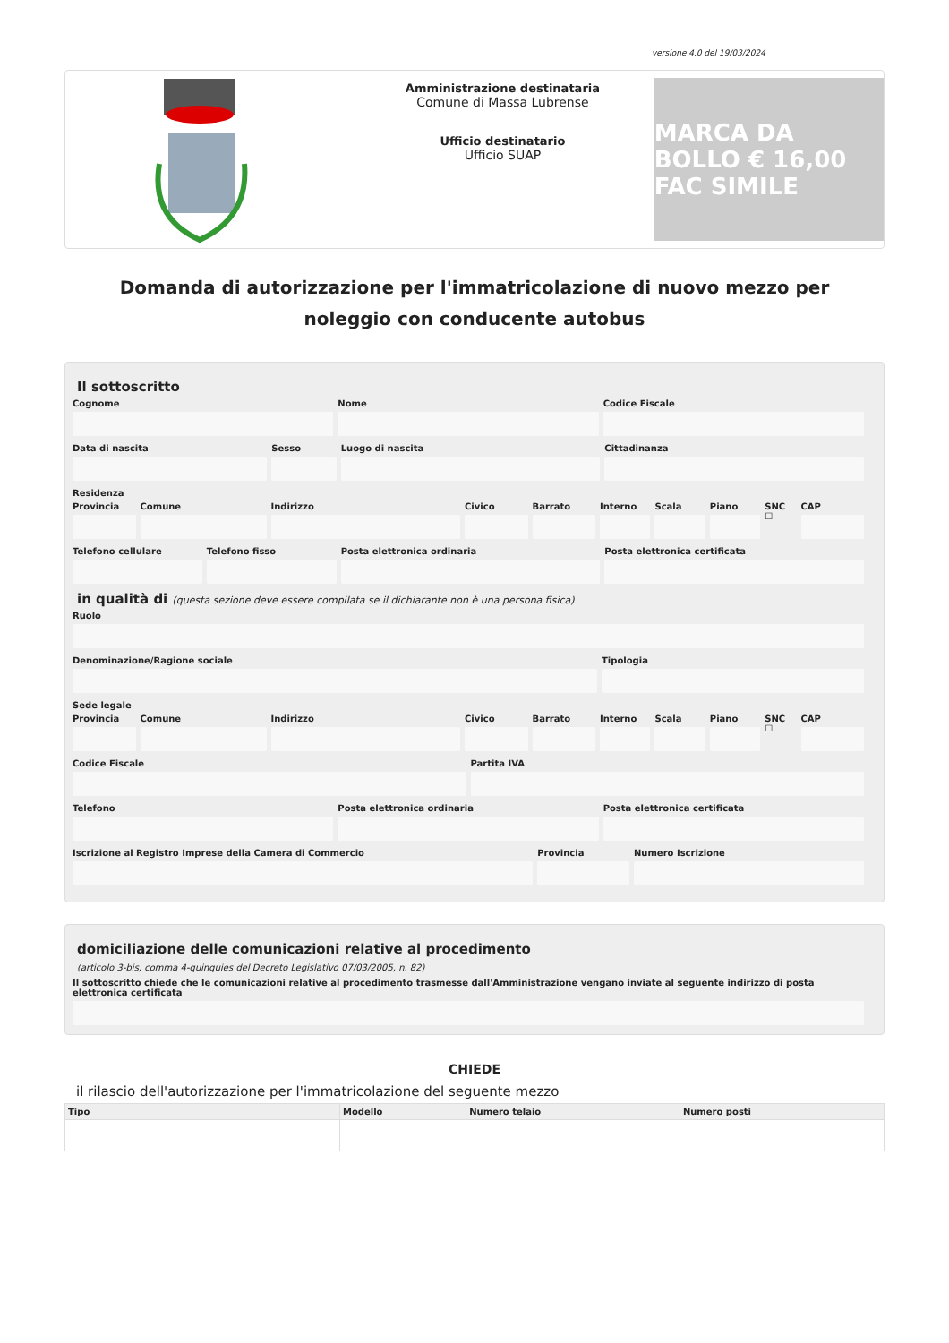versione 4.0 del 19/03/2024
Amministrazione destinataria
Comune di Massa Lubrense
Ufficio destinatario
Ufficio SUAP
MARCA DA BOLLO € 16,00 FAC SIMILE
Domanda di autorizzazione per l'immatricolazione di nuovo mezzo per noleggio con conducente autobus
Il sottoscritto
Cognome Nome Codice Fiscale
Data di nascita Sesso Luogo di nascita Cittadinanza
Residenza
Provincia Comune Indirizzo Civico Barrato Interno Scala Piano SNC ☐ CAP
Telefono cellulare Telefono fisso Posta elettronica ordinaria Posta elettronica certificata
in qualità di (questa sezione deve essere compilata se il dichiarante non è una persona fisica)
Ruolo
Denominazione/Ragione sociale Tipologia
Sede legale
Provincia Comune Indirizzo Civico Barrato Interno Scala Piano SNC ☐ CAP
Codice Fiscale Partita IVA
Telefono Posta elettronica ordinaria Posta elettronica certificata
Iscrizione al Registro Imprese della Camera di Commercio
Provincia Numero Iscrizione
domiciliazione delle comunicazioni relative al procedimento
(articolo 3-bis, comma 4-quinquies del Decreto Legislativo 07/03/2005, n. 82)
Il sottoscritto chiede che le comunicazioni relative al procedimento trasmesse dall'Amministrazione vengano inviate al seguente indirizzo di posta elettronica certificata
CHIEDE
il rilascio dell'autorizzazione per l'immatricolazione del seguente mezzo
| Tipo | Modello | Numero telaio | Numero posti |
| --- | --- | --- | --- |